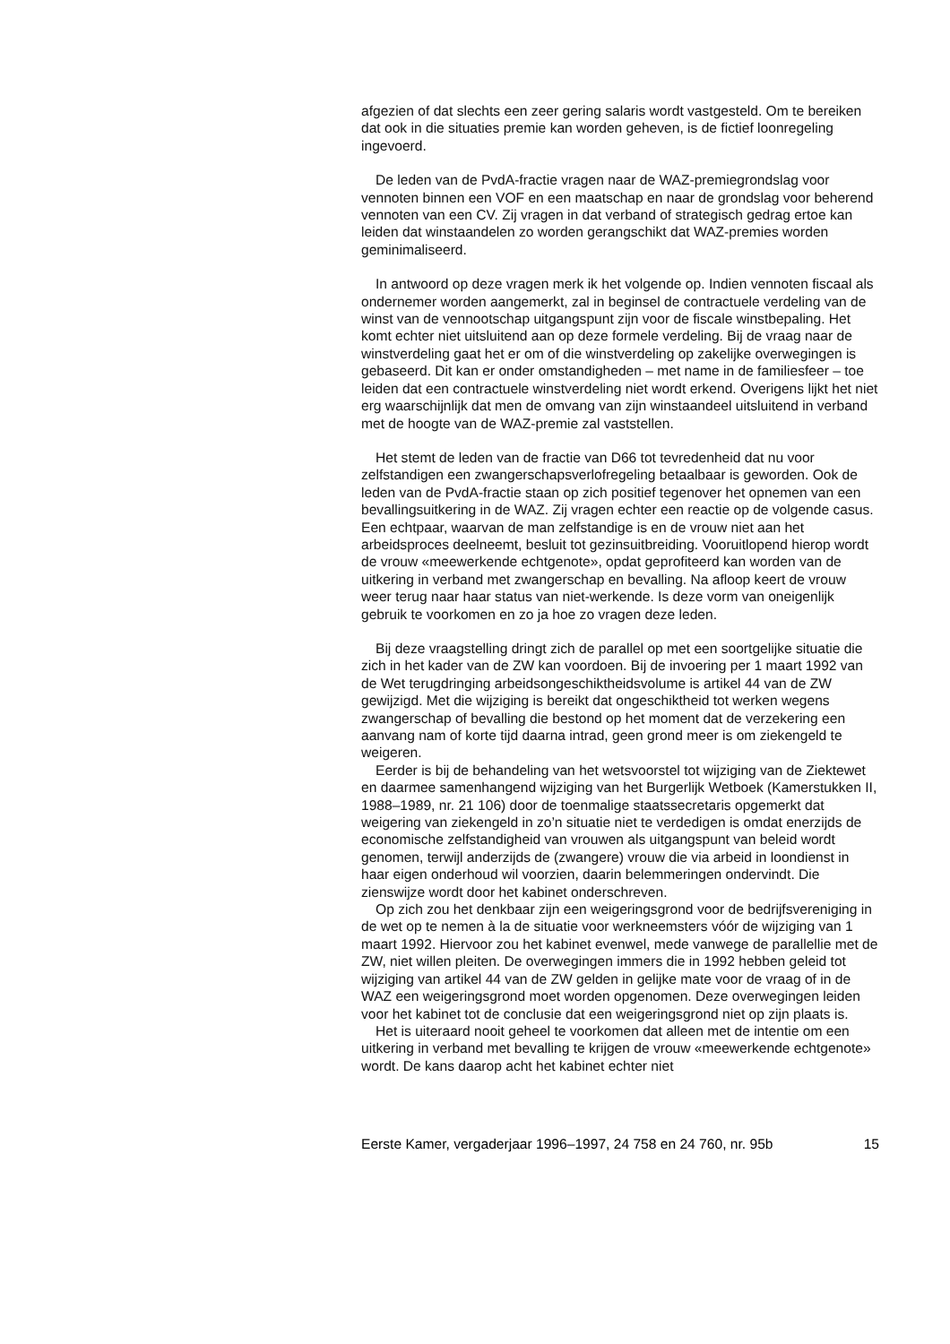afgezien of dat slechts een zeer gering salaris wordt vastgesteld. Om te bereiken dat ook in die situaties premie kan worden geheven, is de fictief loonregeling ingevoerd.
De leden van de PvdA-fractie vragen naar de WAZ-premiegrondslag voor vennoten binnen een VOF en een maatschap en naar de grondslag voor beherend vennoten van een CV. Zij vragen in dat verband of strategisch gedrag ertoe kan leiden dat winstaandelen zo worden gerangschikt dat WAZ-premies worden geminimaliseerd.
In antwoord op deze vragen merk ik het volgende op. Indien vennoten fiscaal als ondernemer worden aangemerkt, zal in beginsel de contractuele verdeling van de winst van de vennootschap uitgangspunt zijn voor de fiscale winstbepaling. Het komt echter niet uitsluitend aan op deze formele verdeling. Bij de vraag naar de winstverdeling gaat het er om of die winstverdeling op zakelijke overwegingen is gebaseerd. Dit kan er onder omstandigheden – met name in de familiesfeer – toe leiden dat een contractuele winstverdeling niet wordt erkend. Overigens lijkt het niet erg waarschijnlijk dat men de omvang van zijn winstaandeel uitsluitend in verband met de hoogte van de WAZ-premie zal vaststellen.
Het stemt de leden van de fractie van D66 tot tevredenheid dat nu voor zelfstandigen een zwangerschapsverlofregeling betaalbaar is geworden. Ook de leden van de PvdA-fractie staan op zich positief tegenover het opnemen van een bevallingsuitkering in de WAZ. Zij vragen echter een reactie op de volgende casus. Een echtpaar, waarvan de man zelfstandige is en de vrouw niet aan het arbeidsproces deelneemt, besluit tot gezinsuitbreiding. Vooruitlopend hierop wordt de vrouw «meewerkende echtgenote», opdat geprofiteerd kan worden van de uitkering in verband met zwangerschap en bevalling. Na afloop keert de vrouw weer terug naar haar status van niet-werkende. Is deze vorm van oneigenlijk gebruik te voorkomen en zo ja hoe zo vragen deze leden.
Bij deze vraagstelling dringt zich de parallel op met een soortgelijke situatie die zich in het kader van de ZW kan voordoen. Bij de invoering per 1 maart 1992 van de Wet terugdringing arbeidsongeschiktheidsvolume is artikel 44 van de ZW gewijzigd. Met die wijziging is bereikt dat ongeschiktheid tot werken wegens zwangerschap of bevalling die bestond op het moment dat de verzekering een aanvang nam of korte tijd daarna intrad, geen grond meer is om ziekengeld te weigeren.
Eerder is bij de behandeling van het wetsvoorstel tot wijziging van de Ziektewet en daarmee samenhangend wijziging van het Burgerlijk Wetboek (Kamerstukken II, 1988–1989, nr. 21 106) door de toenmalige staatssecretaris opgemerkt dat weigering van ziekengeld in zo’n situatie niet te verdedigen is omdat enerzijds de economische zelfstandigheid van vrouwen als uitgangspunt van beleid wordt genomen, terwijl anderzijds de (zwangere) vrouw die via arbeid in loondienst in haar eigen onderhoud wil voorzien, daarin belemmeringen ondervindt. Die zienswijze wordt door het kabinet onderschreven.
Op zich zou het denkbaar zijn een weigeringsgrond voor de bedrijfsvereniging in de wet op te nemen à la de situatie voor werkneemsters vóór de wijziging van 1 maart 1992. Hiervoor zou het kabinet evenwel, mede vanwege de parallellie met de ZW, niet willen pleiten. De overwegingen immers die in 1992 hebben geleid tot wijziging van artikel 44 van de ZW gelden in gelijke mate voor de vraag of in de WAZ een weigeringsgrond moet worden opgenomen. Deze overwegingen leiden voor het kabinet tot de conclusie dat een weigeringsgrond niet op zijn plaats is.
Het is uiteraard nooit geheel te voorkomen dat alleen met de intentie om een uitkering in verband met bevalling te krijgen de vrouw «meewerkende echtgenote» wordt. De kans daarop acht het kabinet echter niet
Eerste Kamer, vergaderjaar 1996–1997, 24 758 en 24 760, nr. 95b 15